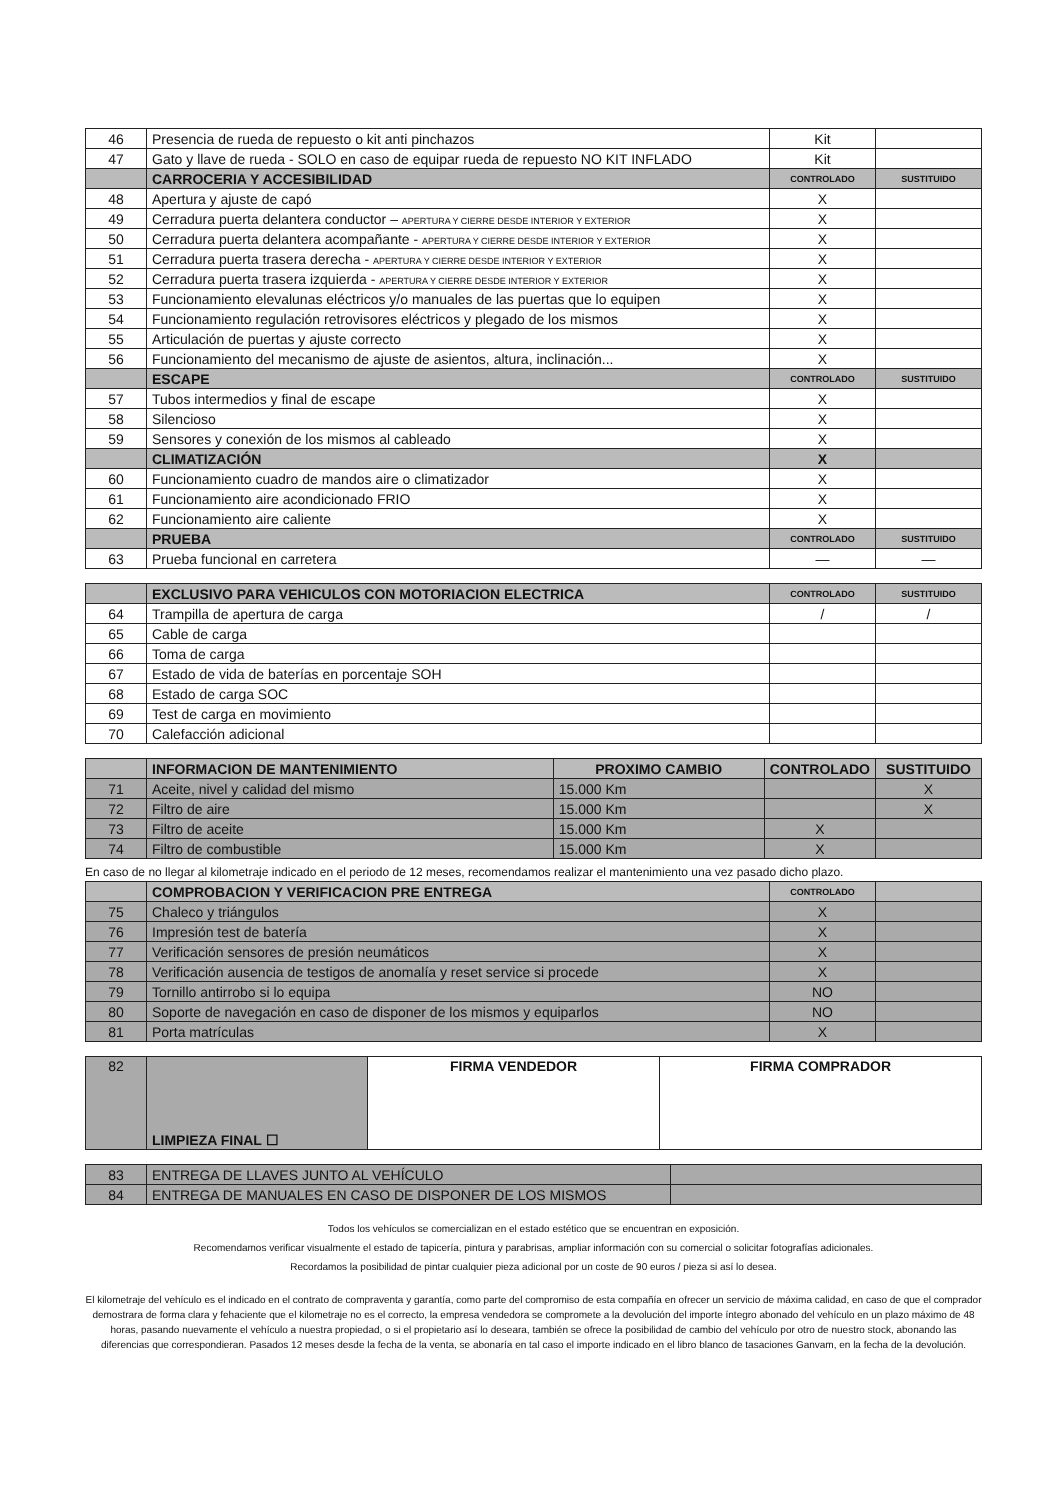| 46 | Presencia de rueda de repuesto o kit anti pinchazos | Kit | |
| 47 | Gato y llave de rueda - SOLO en caso de equipar rueda de repuesto NO KIT INFLADO | Kit | |
| | CARROCERIA Y ACCESIBILIDAD | CONTROLADO | SUSTITUIDO |
| 48 | Apertura y ajuste de capó | X | |
| 49 | Cerradura puerta delantera conductor – APERTURA Y CIERRE DESDE INTERIOR Y EXTERIOR | X | |
| 50 | Cerradura puerta delantera acompañante - APERTURA Y CIERRE DESDE INTERIOR Y EXTERIOR | X | |
| 51 | Cerradura puerta trasera derecha - APERTURA Y CIERRE DESDE INTERIOR Y EXTERIOR | X | |
| 52 | Cerradura puerta trasera izquierda - APERTURA Y CIERRE DESDE INTERIOR Y EXTERIOR | X | |
| 53 | Funcionamiento elevalunas eléctricos y/o manuales de las puertas que lo equipen | X | |
| 54 | Funcionamiento regulación retrovisores eléctricos y plegado de los mismos | X | |
| 55 | Articulación de puertas y ajuste correcto | X | |
| 56 | Funcionamiento del mecanismo de ajuste de asientos, altura, inclinación... | X | |
| | ESCAPE | CONTROLADO | SUSTITUIDO |
| 57 | Tubos intermedios y final de escape | X | |
| 58 | Silencioso | X | |
| 59 | Sensores y conexión de los mismos al cableado | X | |
| | CLIMATIZACIÓN | X | |
| 60 | Funcionamiento cuadro de mandos aire o climatizador | X | |
| 61 | Funcionamiento aire acondicionado FRIO | X | |
| 62 | Funcionamiento aire caliente | X | |
| | PRUEBA | CONTROLADO | SUSTITUIDO |
| 63 | Prueba funcional en carretera | — | — |
| | EXCLUSIVO PARA VEHICULOS CON MOTORIACION ELECTRICA | CONTROLADO | SUSTITUIDO |
| 64 | Trampilla de apertura de carga | / | / |
| 65 | Cable de carga | | |
| 66 | Toma de carga | | |
| 67 | Estado de vida de baterías en porcentaje SOH | | |
| 68 | Estado de carga SOC | | |
| 69 | Test de carga en movimiento | | |
| 70 | Calefacción adicional | | |
| | INFORMACION DE MANTENIMIENTO | PROXIMO CAMBIO | CONTROLADO | SUSTITUIDO |
| 71 | Aceite, nivel y calidad del mismo | 15.000 Km | | X |
| 72 | Filtro de aire | 15.000 Km | | X |
| 73 | Filtro de aceite | 15.000 Km | X | |
| 74 | Filtro de combustible | 15.000 Km | X | |
En caso de no llegar al kilometraje indicado en el periodo de 12 meses, recomendamos realizar el mantenimiento una vez pasado dicho plazo.
| | COMPROBACION Y VERIFICACION PRE ENTREGA | CONTROLADO | |
| 75 | Chaleco y triángulos | X | |
| 76 | Impresión test de batería | X | |
| 77 | Verificación sensores de presión neumáticos | X | |
| 78 | Verificación ausencia de testigos de anomalía y reset service si procede | X | |
| 79 | Tornillo antirrobo si lo equipa | NO | |
| 80 | Soporte de navegación en caso de disponer de los mismos y equiparlos | NO | |
| 81 | Porta matrículas | X | |
| 82 | LIMPIEZA FINAL ☐ | FIRMA VENDEDOR | FIRMA COMPRADOR |
| 83 | ENTREGA DE LLAVES JUNTO AL VEHÍCULO | |
| 84 | ENTREGA DE MANUALES EN CASO DE DISPONER DE LOS MISMOS | |
Todos los vehículos se comercializan en el estado estético que se encuentran en exposición.
Recomendamos verificar visualmente el estado de tapicería, pintura y parabrisas, ampliar información con su comercial o solicitar fotografías adicionales.
Recordamos la posibilidad de pintar cualquier pieza adicional por un coste de 90 euros / pieza si así lo desea.
El kilometraje del vehículo es el indicado en el contrato de compraventa y garantía, como parte del compromiso de esta compañía en ofrecer un servicio de máxima calidad, en caso de que el comprador demostrara de forma clara y fehaciente que el kilometraje no es el correcto, la empresa vendedora se compromete a la devolución del importe íntegro abonado del vehículo en un plazo máximo de 48 horas, pasando nuevamente el vehículo a nuestra propiedad, o si el propietario así lo deseara, también se ofrece la posibilidad de cambio del vehículo por otro de nuestro stock, abonando las diferencias que correspondieran. Pasados 12 meses desde la fecha de la venta, se abonaría en tal caso el importe indicado en el libro blanco de tasaciones Ganvam, en la fecha de la devolución.